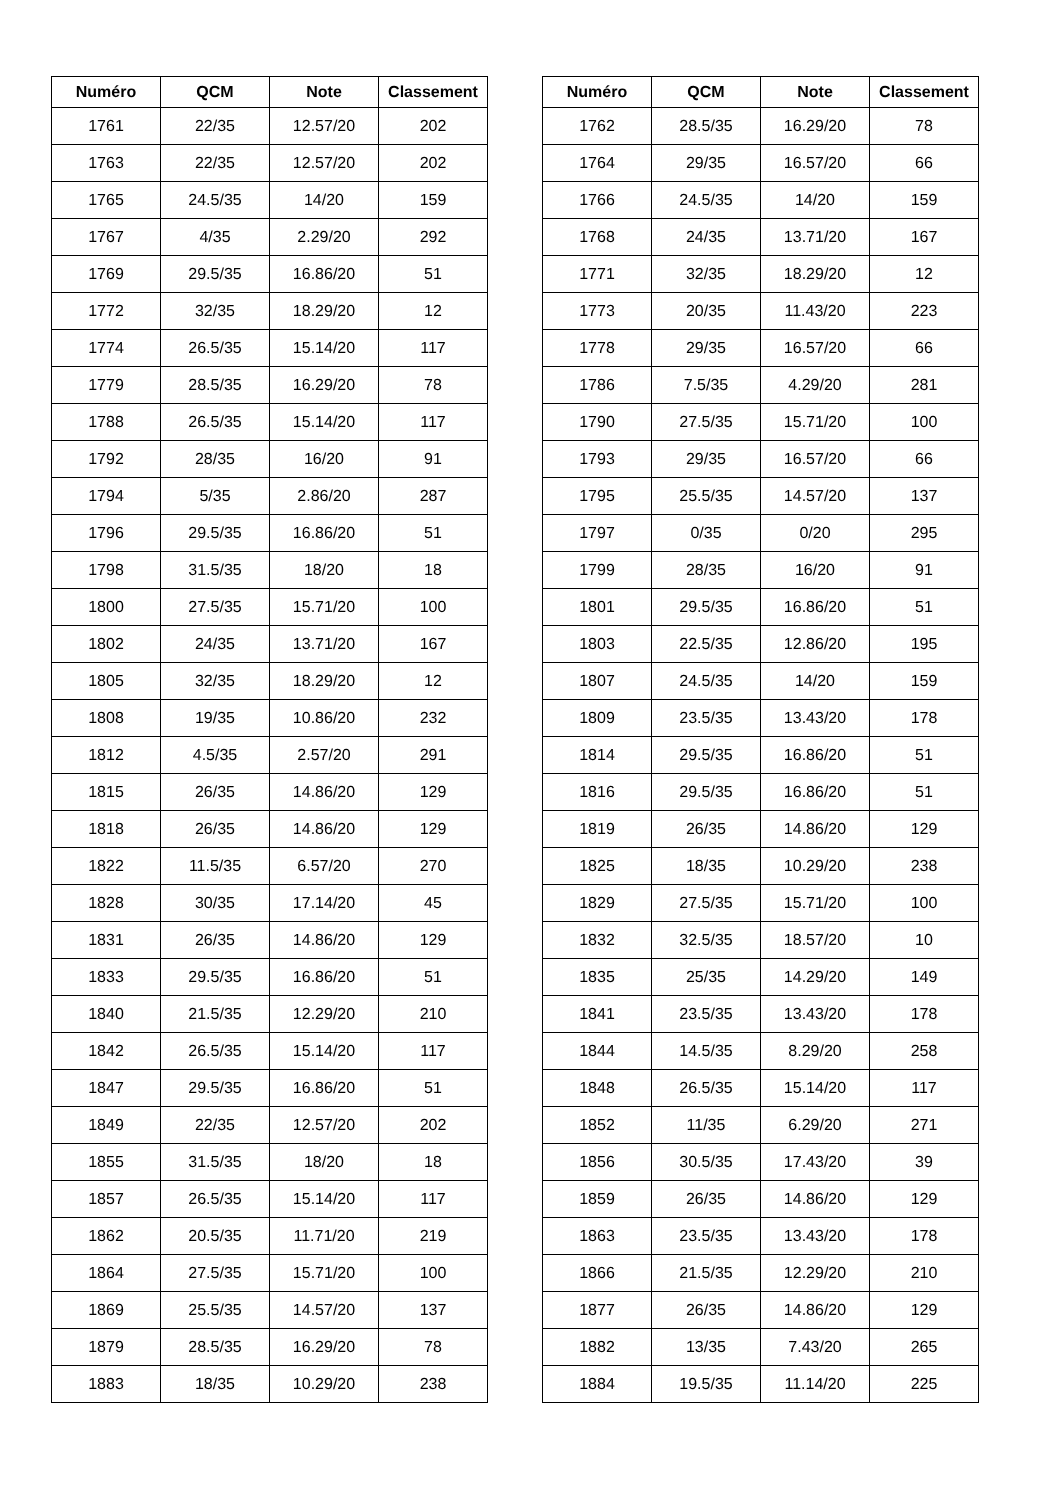| Numéro | QCM | Note | Classement |
| --- | --- | --- | --- |
| 1761 | 22/35 | 12.57/20 | 202 |
| 1763 | 22/35 | 12.57/20 | 202 |
| 1765 | 24.5/35 | 14/20 | 159 |
| 1767 | 4/35 | 2.29/20 | 292 |
| 1769 | 29.5/35 | 16.86/20 | 51 |
| 1772 | 32/35 | 18.29/20 | 12 |
| 1774 | 26.5/35 | 15.14/20 | 117 |
| 1779 | 28.5/35 | 16.29/20 | 78 |
| 1788 | 26.5/35 | 15.14/20 | 117 |
| 1792 | 28/35 | 16/20 | 91 |
| 1794 | 5/35 | 2.86/20 | 287 |
| 1796 | 29.5/35 | 16.86/20 | 51 |
| 1798 | 31.5/35 | 18/20 | 18 |
| 1800 | 27.5/35 | 15.71/20 | 100 |
| 1802 | 24/35 | 13.71/20 | 167 |
| 1805 | 32/35 | 18.29/20 | 12 |
| 1808 | 19/35 | 10.86/20 | 232 |
| 1812 | 4.5/35 | 2.57/20 | 291 |
| 1815 | 26/35 | 14.86/20 | 129 |
| 1818 | 26/35 | 14.86/20 | 129 |
| 1822 | 11.5/35 | 6.57/20 | 270 |
| 1828 | 30/35 | 17.14/20 | 45 |
| 1831 | 26/35 | 14.86/20 | 129 |
| 1833 | 29.5/35 | 16.86/20 | 51 |
| 1840 | 21.5/35 | 12.29/20 | 210 |
| 1842 | 26.5/35 | 15.14/20 | 117 |
| 1847 | 29.5/35 | 16.86/20 | 51 |
| 1849 | 22/35 | 12.57/20 | 202 |
| 1855 | 31.5/35 | 18/20 | 18 |
| 1857 | 26.5/35 | 15.14/20 | 117 |
| 1862 | 20.5/35 | 11.71/20 | 219 |
| 1864 | 27.5/35 | 15.71/20 | 100 |
| 1869 | 25.5/35 | 14.57/20 | 137 |
| 1879 | 28.5/35 | 16.29/20 | 78 |
| 1883 | 18/35 | 10.29/20 | 238 |
| Numéro | QCM | Note | Classement |
| --- | --- | --- | --- |
| 1762 | 28.5/35 | 16.29/20 | 78 |
| 1764 | 29/35 | 16.57/20 | 66 |
| 1766 | 24.5/35 | 14/20 | 159 |
| 1768 | 24/35 | 13.71/20 | 167 |
| 1771 | 32/35 | 18.29/20 | 12 |
| 1773 | 20/35 | 11.43/20 | 223 |
| 1778 | 29/35 | 16.57/20 | 66 |
| 1786 | 7.5/35 | 4.29/20 | 281 |
| 1790 | 27.5/35 | 15.71/20 | 100 |
| 1793 | 29/35 | 16.57/20 | 66 |
| 1795 | 25.5/35 | 14.57/20 | 137 |
| 1797 | 0/35 | 0/20 | 295 |
| 1799 | 28/35 | 16/20 | 91 |
| 1801 | 29.5/35 | 16.86/20 | 51 |
| 1803 | 22.5/35 | 12.86/20 | 195 |
| 1807 | 24.5/35 | 14/20 | 159 |
| 1809 | 23.5/35 | 13.43/20 | 178 |
| 1814 | 29.5/35 | 16.86/20 | 51 |
| 1816 | 29.5/35 | 16.86/20 | 51 |
| 1819 | 26/35 | 14.86/20 | 129 |
| 1825 | 18/35 | 10.29/20 | 238 |
| 1829 | 27.5/35 | 15.71/20 | 100 |
| 1832 | 32.5/35 | 18.57/20 | 10 |
| 1835 | 25/35 | 14.29/20 | 149 |
| 1841 | 23.5/35 | 13.43/20 | 178 |
| 1844 | 14.5/35 | 8.29/20 | 258 |
| 1848 | 26.5/35 | 15.14/20 | 117 |
| 1852 | 11/35 | 6.29/20 | 271 |
| 1856 | 30.5/35 | 17.43/20 | 39 |
| 1859 | 26/35 | 14.86/20 | 129 |
| 1863 | 23.5/35 | 13.43/20 | 178 |
| 1866 | 21.5/35 | 12.29/20 | 210 |
| 1877 | 26/35 | 14.86/20 | 129 |
| 1882 | 13/35 | 7.43/20 | 265 |
| 1884 | 19.5/35 | 11.14/20 | 225 |